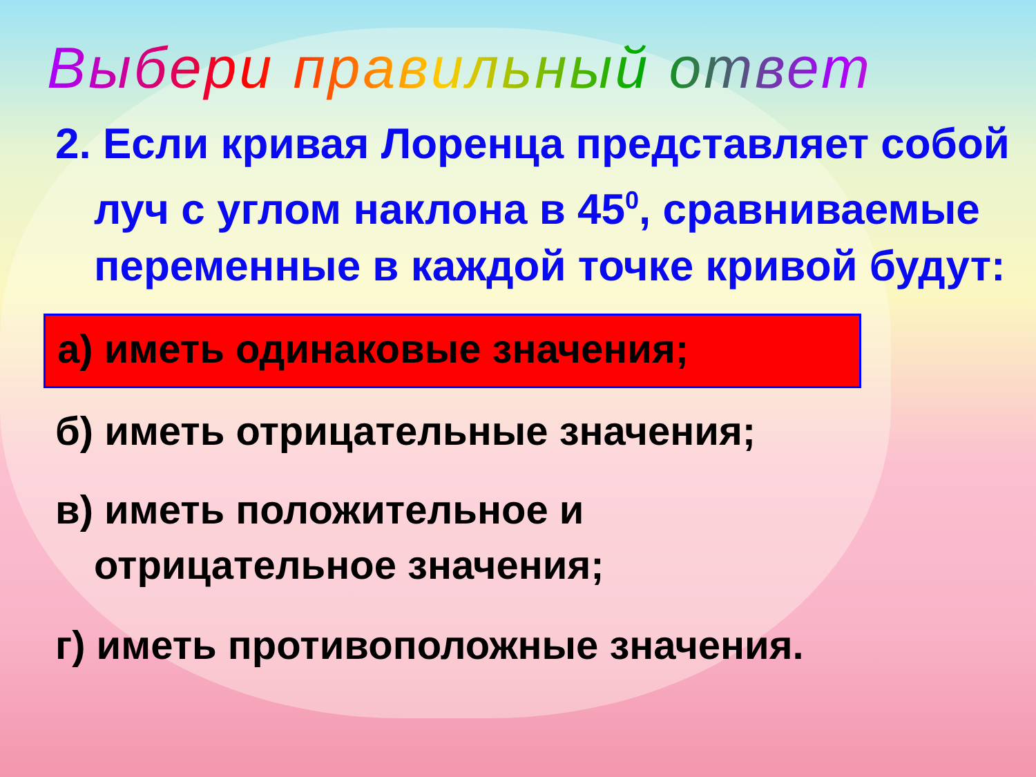Выбери правильный ответ
2. Если кривая Лоренца представляет собой луч с углом наклона в 45<sup>0</sup>, сравниваемые переменные в каждой точке кривой будут:
а) иметь одинаковые значения;
б) иметь отрицательные значения;
в) иметь положительное и отрицательное значения;
г) иметь противоположные значения.